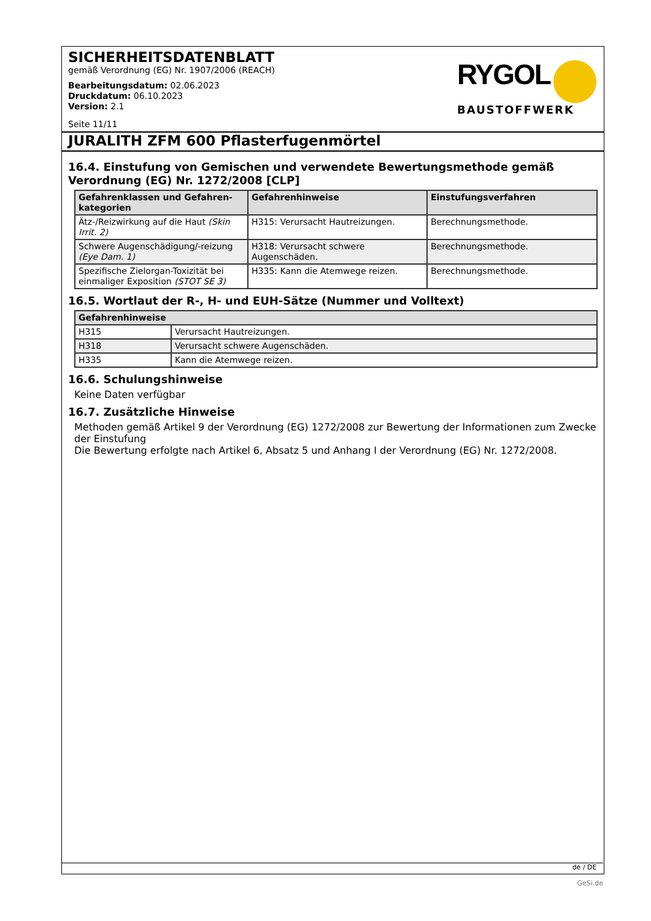SICHERHEITSDATENBLATT
gemäß Verordnung (EG) Nr. 1907/2006 (REACH)
Bearbeitungsdatum: 02.06.2023
Druckdatum: 06.10.2023
Version: 2.1
Seite 11/11
RYGOL
BAUSTOFFWERK
JURALITH ZFM 600 Pflasterfugenmörtel
16.4. Einstufung von Gemischen und verwendete Bewertungsmethode gemäß Verordnung (EG) Nr. 1272/2008 [CLP]
| Gefahrenklassen und Gefahren-kategorien | Gefahrenhinweise | Einstufungsverfahren |
| --- | --- | --- |
| Ätz-/Reizwirkung auf die Haut (Skin Irrit. 2) | H315: Verursacht Hautreizungen. | Berechnungsmethode. |
| Schwere Augenschädigung/-reizung (Eye Dam. 1) | H318: Verursacht schwere Augenschäden. | Berechnungsmethode. |
| Spezifische Zielorgan-Toxizität bei einmaliger Exposition (STOT SE 3) | H335: Kann die Atemwege reizen. | Berechnungsmethode. |
16.5. Wortlaut der R-, H- und EUH-Sätze (Nummer und Volltext)
| Gefahrenhinweise | |
| --- | --- |
| H315 | Verursacht Hautreizungen. |
| H318 | Verursacht schwere Augenschäden. |
| H335 | Kann die Atemwege reizen. |
16.6. Schulungshinweise
Keine Daten verfügbar
16.7. Zusätzliche Hinweise
Methoden gemäß Artikel 9 der Verordnung (EG) 1272/2008 zur Bewertung der Informationen zum Zwecke der Einstufung
Die Bewertung erfolgte nach Artikel 6, Absatz 5 und Anhang I der Verordnung (EG) Nr. 1272/2008.
de / DE
GeSi.de